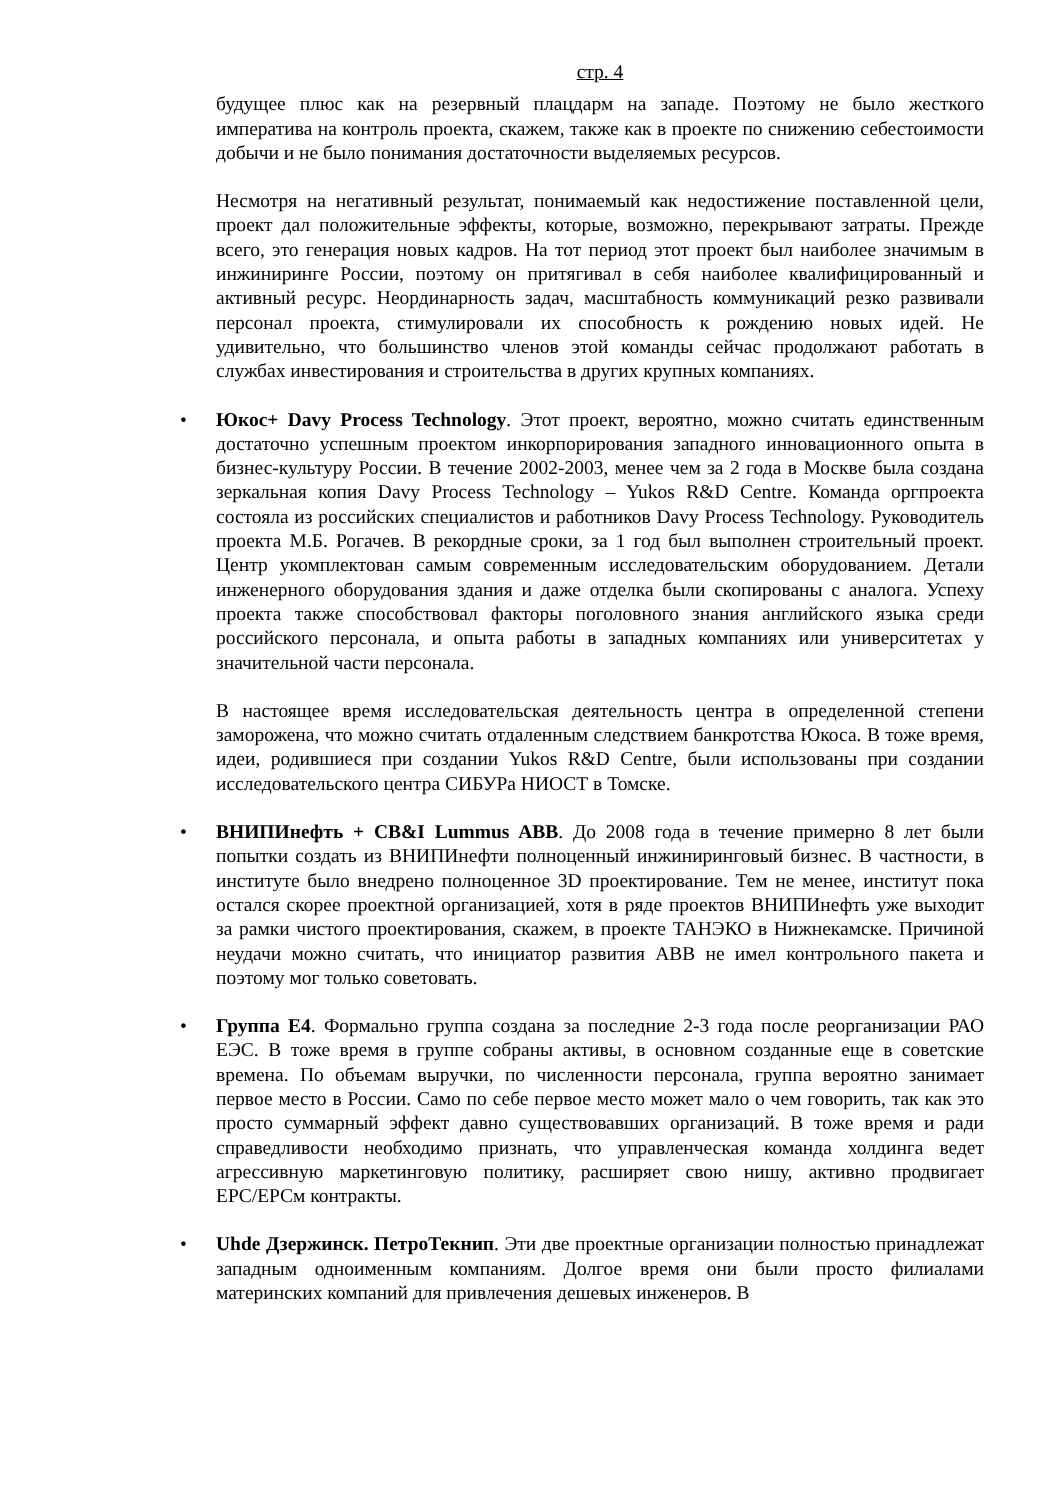стр. 4
будущее плюс как на резервный плацдарм на западе. Поэтому не было жесткого императива на контроль проекта, скажем, также как в проекте по снижению себестоимости добычи и не было понимания достаточности выделяемых ресурсов.
Несмотря на негативный результат, понимаемый как недостижение поставленной цели, проект дал положительные эффекты, которые, возможно, перекрывают затраты. Прежде всего, это генерация новых кадров. На тот период этот проект был наиболее значимым в инжиниринге России, поэтому он притягивал в себя наиболее квалифицированный и активный ресурс. Неординарность задач, масштабность коммуникаций резко развивали персонал проекта, стимулировали их способность к рождению новых идей. Не удивительно, что большинство членов этой команды сейчас продолжают работать в службах инвестирования и строительства в других крупных компаниях.
• Юкос+ Davy Process Technology. Этот проект, вероятно, можно считать единственным достаточно успешным проектом инкорпорирования западного инновационного опыта в бизнес-культуру России. В течение 2002-2003, менее чем за 2 года в Москве была создана зеркальная копия Davy Process Technology – Yukos R&D Centre. Команда оргпроекта состояла из российских специалистов и работников Davy Process Technology. Руководитель проекта М.Б. Рогачев. В рекордные сроки, за 1 год был выполнен строительный проект. Центр укомплектован самым современным исследовательским оборудованием. Детали инженерного оборудования здания и даже отделка были скопированы с аналога. Успеху проекта также способствовал факторы поголовного знания английского языка среди российского персонала, и опыта работы в западных компаниях или университетах у значительной части персонала.
В настоящее время исследовательская деятельность центра в определенной степени заморожена, что можно считать отдаленным следствием банкротства Юкоса. В тоже время, идеи, родившиеся при создании Yukos R&D Centre, были использованы при создании исследовательского центра СИБУРа НИОСТ в Томске.
• ВНИПИнефть + CB&I Lummus ABB. До 2008 года в течение примерно 8 лет были попытки создать из ВНИПИнефти полноценный инжиниринговый бизнес. В частности, в институте было внедрено полноценное 3D проектирование. Тем не менее, институт пока остался скорее проектной организацией, хотя в ряде проектов ВНИПИнефть уже выходит за рамки чистого проектирования, скажем, в проекте ТАНЭКО в Нижнекамске. Причиной неудачи можно считать, что инициатор развития ABB не имел контрольного пакета и поэтому мог только советовать.
• Группа Е4. Формально группа создана за последние 2-3 года после реорганизации РАО ЕЭС. В тоже время в группе собраны активы, в основном созданные еще в советские времена. По объемам выручки, по численности персонала, группа вероятно занимает первое место в России. Само по себе первое место может мало о чем говорить, так как это просто суммарный эффект давно существовавших организаций. В тоже время и ради справедливости необходимо признать, что управленческая команда холдинга ведет агрессивную маркетинговую политику, расширяет свою нишу, активно продвигает EPC/EPCм контракты.
• Uhde Дзержинск. ПетроТекнип. Эти две проектные организации полностью принадлежат западным одноименным компаниям. Долгое время они были просто филиалами материнских компаний для привлечения дешевых инженеров. В